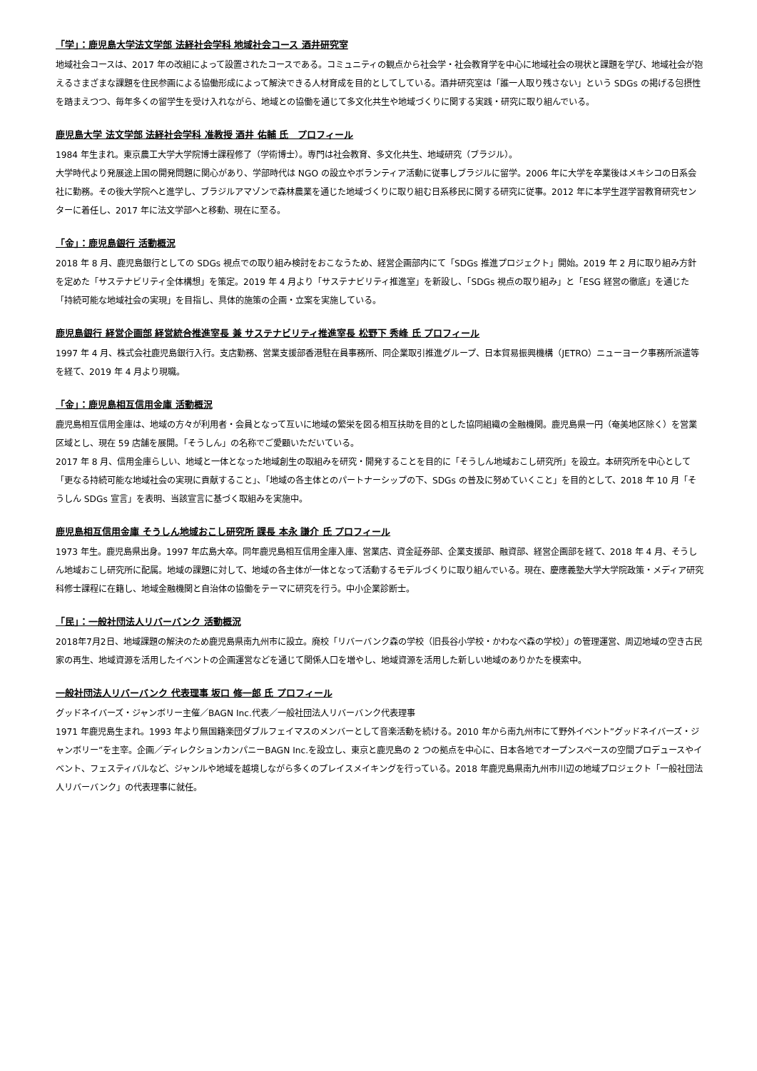「学」：鹿児島大学法文学部 法経社会学科 地域社会コース 酒井研究室
地域社会コースは、2017 年の改組によって設置されたコースである。コミュニティの観点から社会学・社会教育学を中心に地域社会の現状と課題を学び、地域社会が抱えるさまざまな課題を住民参画による協働形成によって解決できる人材育成を目的としてしている。酒井研究室は「誰一人取り残さない」という SDGs の掲げる包摂性を踏まえつつ、毎年多くの留学生を受け入れながら、地域との協働を通じて多文化共生や地域づくりに関する実践・研究に取り組んでいる。
鹿児島大学 法文学部 法経社会学科 准教授 酒井 佑輔 氏　プロフィール
1984 年生まれ。東京農工大学大学院博士課程修了（学術博士）。専門は社会教育、多文化共生、地域研究（ブラジル）。
大学時代より発展途上国の開発問題に関心があり、学部時代は NGO の設立やボランティア活動に従事しブラジルに留学。2006 年に大学を卒業後はメキシコの日系会社に勤務。その後大学院へと進学し、ブラジルアマゾンで森林農業を通じた地域づくりに取り組む日系移民に関する研究に従事。2012 年に本学生涯学習教育研究センターに着任し、2017 年に法文学部へと移動、現在に至る。
「金」：鹿児島銀行 活動概況
2018 年 8 月、鹿児島銀行としての SDGs 視点での取り組み検討をおこなうため、経営企画部内にて「SDGs 推進プロジェクト」開始。2019 年 2 月に取り組み方針を定めた「サステナビリティ全体構想」を策定。2019 年 4 月より「サステナビリティ推進室」を新設し、「SDGs 視点の取り組み」と「ESG 経営の徹底」を通じた「持続可能な地域社会の実現」を目指し、具体的施策の企画・立案を実施している。
鹿児島銀行 経営企画部 経営統合推進室長 兼 サステナビリティ推進室長 松野下 秀峰 氏 プロフィール
1997 年 4 月、株式会社鹿児島銀行入行。支店勤務、営業支援部香港駐在員事務所、同企業取引推進グループ、日本貿易振興機構（JETRO）ニューヨーク事務所派遣等を経て、2019 年 4 月より現職。
「金」：鹿児島相互信用金庫 活動概況
鹿児島相互信用金庫は、地域の方々が利用者・会員となって互いに地域の繁栄を図る相互扶助を目的とした協同組織の金融機関。鹿児島県一円（奄美地区除く）を営業区域とし、現在 59 店舗を展開。「そうしん」の名称でご愛顧いただいている。
2017 年 8 月、信用金庫らしい、地域と一体となった地域創生の取組みを研究・開発することを目的に「そうしん地域おこし研究所」を設立。本研究所を中心として「更なる持続可能な地域社会の実現に貢献すること」、「地域の各主体とのパートナーシップの下、SDGs の普及に努めていくこと」を目的として、2018 年 10 月「そうしん SDGs 宣言」を表明、当該宣言に基づく取組みを実施中。
鹿児島相互信用金庫 そうしん地域おこし研究所 課長 本永 謙介 氏 プロフィール
1973 年生。鹿児島県出身。1997 年広島大卒。同年鹿児島相互信用金庫入庫、営業店、資金証券部、企業支援部、融資部、経営企画部を経て、2018 年 4 月、そうしん地域おこし研究所に配属。地域の課題に対して、地域の各主体が一体となって活動するモデルづくりに取り組んでいる。現在、慶應義塾大学大学院政策・メディア研究科修士課程に在籍し、地域金融機関と自治体の協働をテーマに研究を行う。中小企業診断士。
「民」：一般社団法人リバーバンク 活動概況
2018年7月2日、地域課題の解決のため鹿児島県南九州市に設立。廃校「リバーバンク森の学校（旧長谷小学校・かわなべ森の学校）」の管理運営、周辺地域の空き古民家の再生、地域資源を活用したイベントの企画運営などを通じて関係人口を増やし、地域資源を活用した新しい地域のありかたを模索中。
一般社団法人リバーバンク 代表理事 坂口 修一郎 氏 プロフィール
グッドネイバーズ・ジャンボリー主催／BAGN Inc.代表／一般社団法人リバーバンク代表理事
1971 年鹿児島生まれ。1993 年より無国籍楽団ダブルフェイマスのメンバーとして音楽活動を続ける。2010 年から南九州市にて野外イベント”グッドネイバーズ・ジャンボリー”を主宰。企画／ディレクションカンパニーBAGN Inc.を設立し、東京と鹿児島の 2 つの拠点を中心に、日本各地でオープンスペースの空間プロデュースやイベント、フェスティバルなど、ジャンルや地域を越境しながら多くのプレイスメイキングを行っている。2018 年鹿児島県南九州市川辺の地域プロジェクト「一般社団法人リバーバンク」の代表理事に就任。